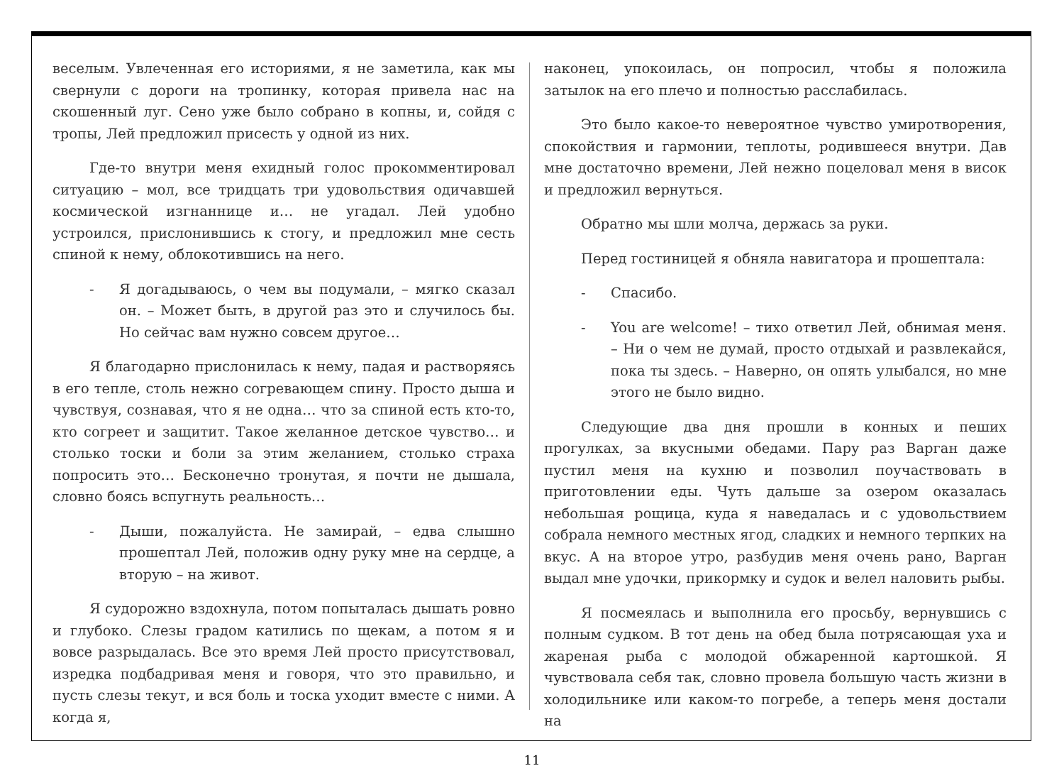веселым. Увлеченная его историями, я не заметила, как мы свернули с дороги на тропинку, которая привела нас на скошенный луг. Сено уже было собрано в копны, и, сойдя с тропы, Лей предложил присесть у одной из них.
Где-то внутри меня ехидный голос прокомментировал ситуацию – мол, все тридцать три удовольствия одичавшей космической изгнаннице и… не угадал. Лей удобно устроился, прислонившись к стогу, и предложил мне сесть спиной к нему, облокотившись на него.
- Я догадываюсь, о чем вы подумали, – мягко сказал он. – Может быть, в другой раз это и случилось бы. Но сейчас вам нужно совсем другое…
Я благодарно прислонилась к нему, падая и растворяясь в его тепле, столь нежно согревающем спину. Просто дыша и чувствуя, сознавая, что я не одна… что за спиной есть кто-то, кто согреет и защитит. Такое желанное детское чувство… и столько тоски и боли за этим желанием, столько страха попросить это… Бесконечно тронутая, я почти не дышала, словно боясь вспугнуть реальность…
- Дыши, пожалуйста. Не замирай, – едва слышно прошептал Лей, положив одну руку мне на сердце, а вторую – на живот.
Я судорожно вздохнула, потом попыталась дышать ровно и глубоко. Слезы градом катились по щекам, а потом я и вовсе разрыдалась. Все это время Лей просто присутствовал, изредка подбадривая меня и говоря, что это правильно, и пусть слезы текут, и вся боль и тоска уходит вместе с ними. А когда я,
наконец, упокоилась, он попросил, чтобы я положила затылок на его плечо и полностью расслабилась.
Это было какое-то невероятное чувство умиротворения, спокойствия и гармонии, теплоты, родившееся внутри. Дав мне достаточно времени, Лей нежно поцеловал меня в висок и предложил вернуться.
Обратно мы шли молча, держась за руки.
Перед гостиницей я обняла навигатора и прошептала:
- Спасибо.
- You are welcome! – тихо ответил Лей, обнимая меня. – Ни о чем не думай, просто отдыхай и развлекайся, пока ты здесь. – Наверно, он опять улыбался, но мне этого не было видно.
Следующие два дня прошли в конных и пеших прогулках, за вкусными обедами. Пару раз Варган даже пустил меня на кухню и позволил поучаствовать в приготовлении еды. Чуть дальше за озером оказалась небольшая рощица, куда я наведалась и с удовольствием собрала немного местных ягод, сладких и немного терпких на вкус. А на второе утро, разбудив меня очень рано, Варган выдал мне удочки, прикормку и судок и велел наловить рыбы.
Я посмеялась и выполнила его просьбу, вернувшись с полным судком. В тот день на обед была потрясающая уха и жареная рыба с молодой обжаренной картошкой. Я чувствовала себя так, словно провела большую часть жизни в холодильнике или каком-то погребе, а теперь меня достали на
11